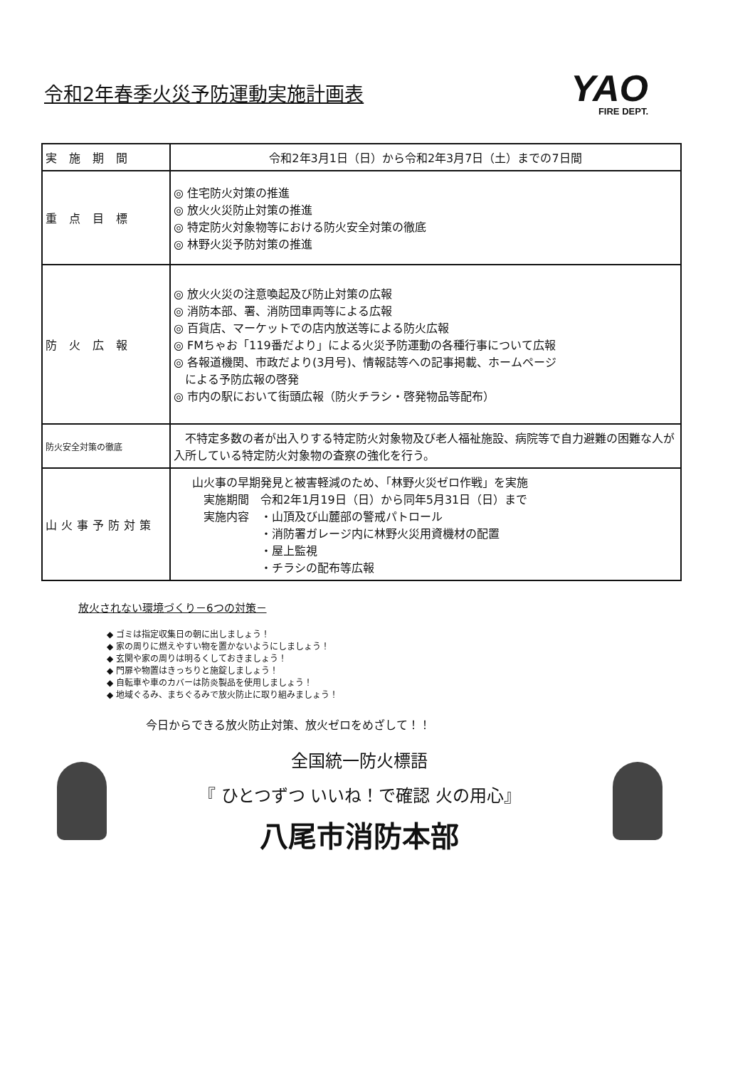令和2年春季火災予防運動実施計画表
YAO
FIRE DEPT.
| 実 施 期 間 | 令和2年3月1日（日）から令和2年3月7日（土）までの7日間 |
| 重 点 目 標 | ◎ 住宅防火対策の推進 ◎ 放火火災防止対策の推進 ◎ 特定防火対象物等における防火安全対策の徹底 ◎ 林野火災予防対策の推進 |
| 防 火 広 報 | ◎ 放火火災の注意喚起及び防止対策の広報 ◎ 消防本部、署、消防団車両等による広報 ◎ 百貨店、マーケットでの店内放送等による防火広報 ◎ FMちゃお「119番だより」による火災予防運動の各種行事について広報 ◎ 各報道機関、市政だより(3月号)、情報誌等への記事掲載、ホームページ による予防広報の啓発 ◎ 市内の駅において街頭広報（防火チラシ・啓発物品等配布） |
| 防火安全対策の徹底 | 不特定多数の者が出入りする特定防火対象物及び老人福祉施設、病院等で自力避難の困難な人が入所している特定防火対象物の査察の強化を行う。 |
| 山火事予防対策 | 山火事の早期発見と被害軽減のため、「林野火災ゼロ作戦」を実施 実施期間 令和2年1月19日（日）から同年5月31日（日）まで 実施内容 ・山頂及び山麓部の警戒パトロール ・消防署ガレージ内に林野火災用資機材の配置 ・屋上監視 ・チラシの配布等広報 |
放火されない環境づくり－6つの対策－
◆ ゴミは指定収集日の朝に出しましょう！
◆ 家の周りに燃えやすい物を置かないようにしましょう！
◆ 玄関や家の周りは明るくしておきましょう！
◆ 門扉や物置はきっちりと施錠しましょう！
◆ 自転車や車のカバーは防炎製品を使用しましょう！
◆ 地域ぐるみ、まちぐるみで放火防止に取り組みましょう！
今日からできる放火防止対策、放火ゼロをめざして！！
全国統一防火標語
『 ひとつずつ いいね！で確認 火の用心』
八尾市消防本部